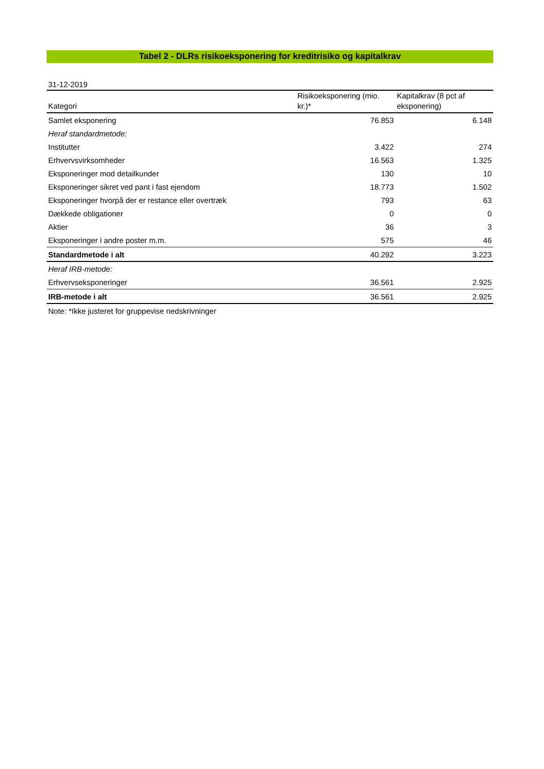Tabel 2 - DLRs risikoeksponering for kreditrisiko og kapitalkrav
31-12-2019
| Kategori | Risikoeksponering (mio. kr.)* | Kapitalkrav (8 pct af eksponering) |
| --- | --- | --- |
| Samlet eksponering | 76.853 | 6.148 |
| Heraf standardmetode: | | |
| Institutter | 3.422 | 274 |
| Erhvervsvirksomheder | 16.563 | 1.325 |
| Eksponeringer mod detailkunder | 130 | 10 |
| Eksponeringer sikret ved pant i fast ejendom | 18.773 | 1.502 |
| Eksponeringer hvorpå der er restance eller overtræk | 793 | 63 |
| Dækkede obligationer | 0 | 0 |
| Aktier | 36 | 3 |
| Eksponeringer i andre poster m.m. | 575 | 46 |
| Standardmetode i alt | 40.292 | 3.223 |
| Heraf IRB-metode: | | |
| Erhvervseksponeringer | 36.561 | 2.925 |
| IRB-metode i alt | 36.561 | 2.925 |
| Note: *Ikke justeret for gruppevise nedskrivninger | | |